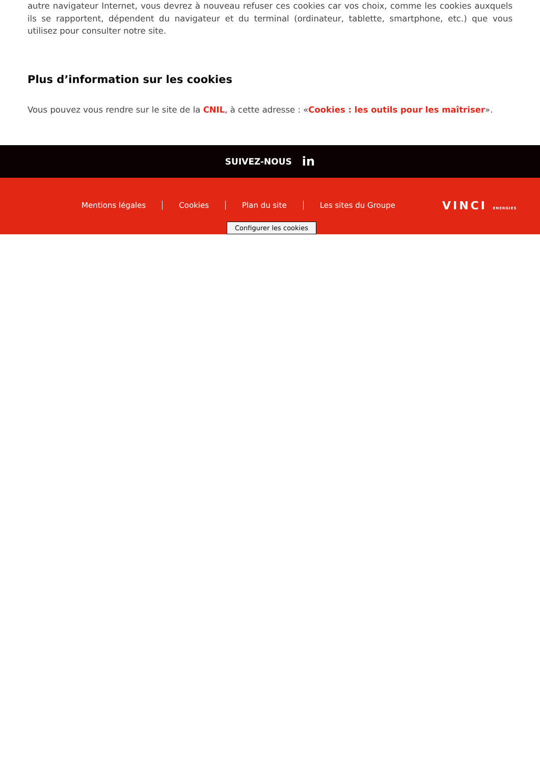autre navigateur Internet, vous devrez à nouveau refuser ces cookies car vos choix, comme les cookies auxquels ils se rapportent, dépendent du navigateur et du terminal (ordinateur, tablette, smartphone, etc.) que vous utilisez pour consulter notre site.
Plus d’information sur les cookies
Vous pouvez vous rendre sur le site de la CNIL, à cette adresse : «Cookies : les outils pour les maîtriser».
SUIVEZ-NOUS in
Mentions légales Cookies Plan du site Les sites du Groupe
VINCI ENERGIES
Configurer les cookies